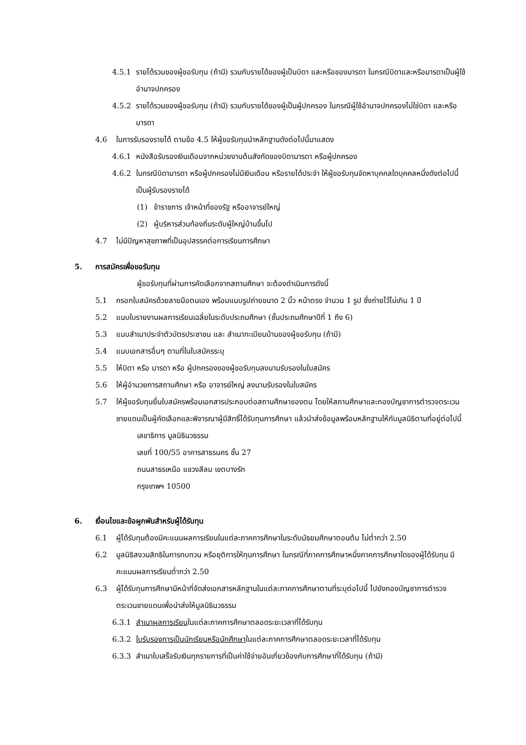4.5.1 รายได้รวมของผู้ขอรับทุน (ถ้ามี) รวมกับรายได้ของผู้เป็นบิดา และหรือของมารดา ในกรณีบิดาและหรือมารดาเป็นผู้ใช้อำนาจปกครอง
4.5.2 รายได้รวมของผู้ขอรับทุน (ถ้ามี) รวมกับรายได้ของผู้เป็นผู้ปกครอง ในกรณีผู้ใช้อำนาจปกครองไม่ใช่บิดา และหรือมารดา
4.6 ในการรับรองรายได้ ตามข้อ 4.5 ให้ผู้ขอรับทุนนำหลักฐานดังต่อไปนี้มาแสดง
4.6.1 หนังสือรับรองเงินเดือนจากหน่วยงานต้นสังกัดของบิดามารดา หรือผู้ปกครอง
4.6.2 ในกรณีบิดามารดา หรือผู้ปกครองไม่มีเงินเดือน หรือรายได้ประจำ ให้ผู้ขอรับทุนจัดหาบุคคลใดบุคคลหนึ่งดังต่อไปนี้เป็นผู้รับรองรายได้
(1) ข้าราชการ เจ้าหน้าที่ของรัฐ หรืออาจารย์ใหญ่
(2) ผู้บริหารส่วนท้องถิ่นระดับผู้ใหญ่บ้านขึ้นไป
4.7 ไม่มีปัญหาสุขภาพที่เป็นอุปสรรคต่อการเรียนการศึกษา
5. การสมัครเพื่อขอรับทุน
ผู้ขอรับทุนที่ผ่านการคัดเลือกจากสถานศึกษา จะต้องดำเนินการดังนี้
5.1 กรอกใบสมัครด้วยลายมือตนเอง พร้อมแนบรูปถ่ายขนาด 2 นิ้ว หน้าตรง จำนวน 1 รูป ซึ่งถ่ายไว้ไม่เกิน 1 ปี
5.2 แนบใบรายงานผลการเรียนเฉลี่ยในระดับประถมศึกษา (ชั้นประถมศึกษาปีที่ 1 ถึง 6)
5.3 แนบสำเนาประจำตัวบัตรประชาชน และ สำเนาทะเบียนบ้านของผู้ขอรับทุน (ถ้ามี)
5.4 แนบเอกสารอื่นๆ ตามที่ในใบสมัครระบุ
5.5 ให้บิดา หรือ มารดา หรือ ผู้ปกครองของผู้ขอรับทุนลงนามรับรองในใบสมัคร
5.6 ให้ผู้อำนวยการสถานศึกษา หรือ อาจารย์ใหญ่ ลงนามรับรองในใบสมัคร
5.7 ให้ผู้ขอรับทุนยื่นใบสมัครพร้อมเอกสารประกอบต่อสถานศึกษาของตน โดยให้สถานศึกษาและกองบัญชาการตำรวจตระเวนชายแดนเป็นผู้คัดเลือกและพิจารณาผู้มีสิทธิ์ได้รับทุนการศึกษา แล้วนำส่งข้อมูลพร้อมหลักฐานให้กับมูลนิธิตามที่อยู่ต่อไปนี้
เลขาธิการ มูลนิธินวธรรม
เลขที่ 100/55 อาคารสาธรนคร ชั้น 27
ถนนสาธรเหนือ แขวงสีลม เขตบางรัก
กรุงเทพฯ 10500
6. เงื่อนไขและข้อผูกพันสำหรับผู้ได้รับทุน
6.1 ผู้ได้รับทุนต้องมีคะแนนผลการเรียนในแต่ละภาคการศึกษาในระดับมัธยมศึกษาตอนต้น ไม่ต่ำกว่า 2.50
6.2 มูลนิธิสงวนสิทธิในการทบทวน หรือยุติการให้ทุนการศึกษา ในกรณีที่ภาคการศึกษาหนึ่งภาคการศึกษาใดของผู้ได้รับทุน มีคะแนนผลการเรียนต่ำกว่า 2.50
6.3 ผู้ได้รับทุนการศึกษามีหน้าที่จัดส่งเอกสารหลักฐานในแต่ละภาคการศึกษาตามที่ระบุต่อไปนี้ ไปยังกองบัญชาการตำรวจตระเวนชายแดนเพื่อนำส่งให้มูลนิธินวธรรม
6.3.1 สำเนาผลการเรียนในแต่ละภาคการศึกษาตลอดระยะเวลาที่ได้รับทุน
6.3.2 ใบรับรองการเป็นนักเรียนหรือนักศึกษาในแต่ละภาคการศึกษาตลอดระยะเวลาที่ได้รับทุน
6.3.3 สำเนาใบเสร็จรับเงินทุกรายการที่เป็นค่าใช้จ่ายอันเกี่ยวข้องกับการศึกษาที่ได้รับทุน (ถ้ามี)